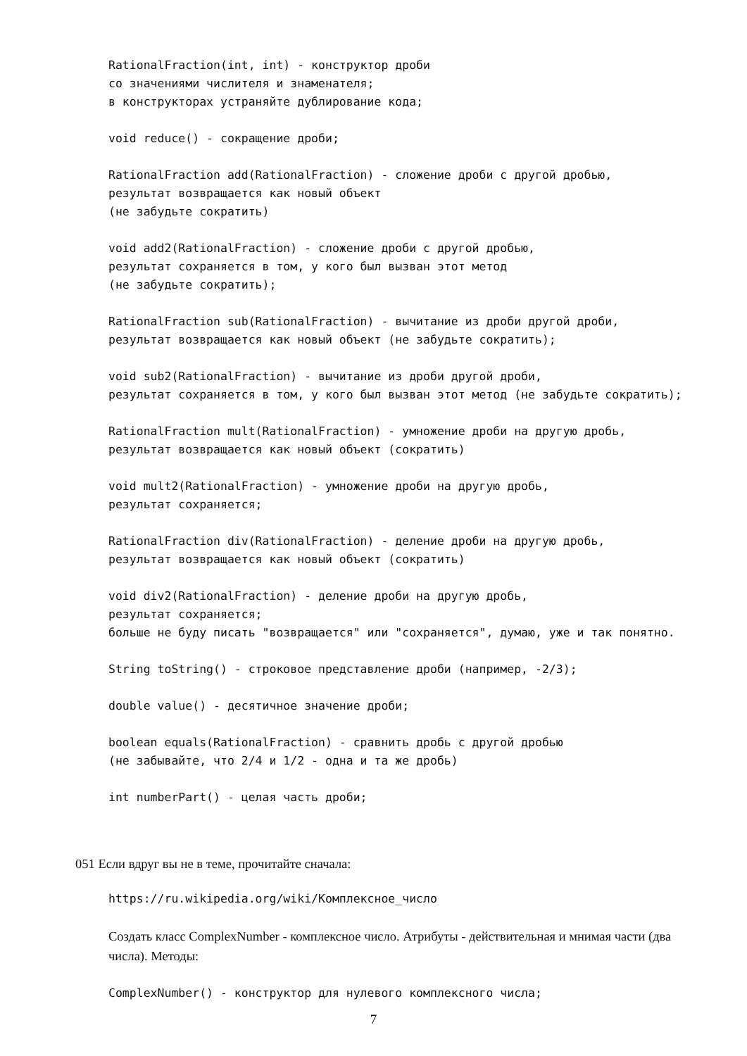RationalFraction(int, int) - конструктор дроби со значениями числителя и знаменателя; в конструкторах устраняйте дублирование кода;
void reduce() - сокращение дроби;
RationalFraction add(RationalFraction) - сложение дроби с другой дробью, результат возвращается как новый объект (не забудьте сократить)
void add2(RationalFraction) - сложение дроби с другой дробью, результат сохраняется в том, у кого был вызван этот метод (не забудьте сократить);
RationalFraction sub(RationalFraction) - вычитание из дроби другой дроби, результат возвращается как новый объект (не забудьте сократить);
void sub2(RationalFraction) - вычитание из дроби другой дроби, результат сохраняется в том, у кого был вызван этот метод (не забудьте сократить);
RationalFraction mult(RationalFraction) - умножение дроби на другую дробь, результат возвращается как новый объект (сократить)
void mult2(RationalFraction) - умножение дроби на другую дробь, результат сохраняется;
RationalFraction div(RationalFraction) - деление дроби на другую дробь, результат возвращается как новый объект (сократить)
void div2(RationalFraction) - деление дроби на другую дробь, результат сохраняется; больше не буду писать "возвращается" или "сохраняется", думаю, уже и так понятно.
String toString() - строковое представление дроби (например, -2/3);
double value() - десятичное значение дроби;
boolean equals(RationalFraction) - сравнить дробь с другой дробью (не забывайте, что 2/4 и 1/2 - одна и та же дробь)
int numberPart() - целая часть дроби;
051 Если вдруг вы не в теме, прочитайте сначала:
https://ru.wikipedia.org/wiki/Комплексное_число
Создать класс ComplexNumber - комплексное число. Атрибуты - действительная и мнимая части (два числа). Методы:
ComplexNumber() - конструктор для нулевого комплексного числа;
7